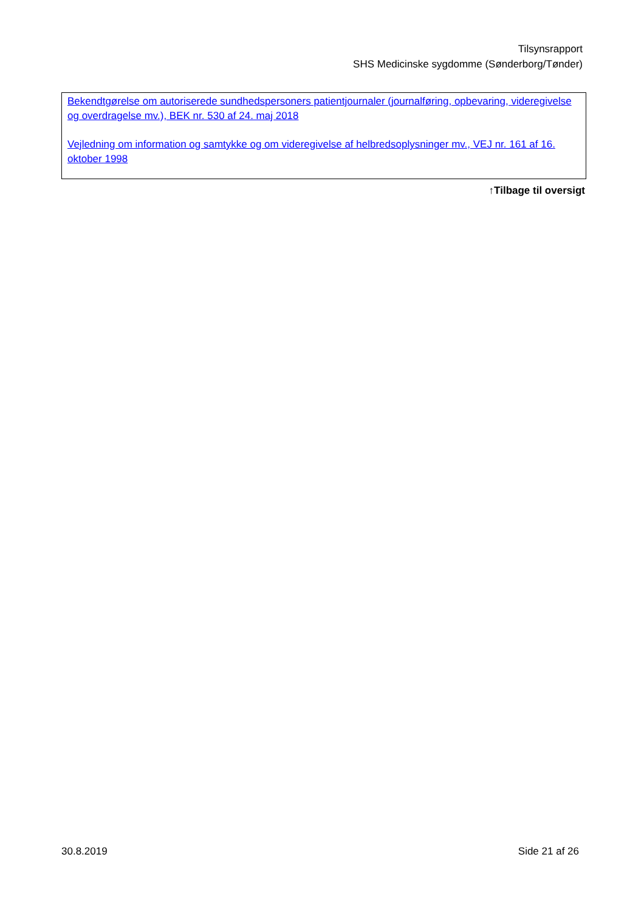Tilsynsrapport
SHS Medicinske sygdomme (Sønderborg/Tønder)
Bekendtgørelse om autoriserede sundhedspersoners patientjournaler (journalføring, opbevaring, videregivelse og overdragelse mv.), BEK nr. 530 af 24. maj 2018
Vejledning om information og samtykke og om videregivelse af helbredsoplysninger mv., VEJ nr. 161 af 16. oktober 1998
↑Tilbage til oversigt
30.8.2019 Side 21 af 26